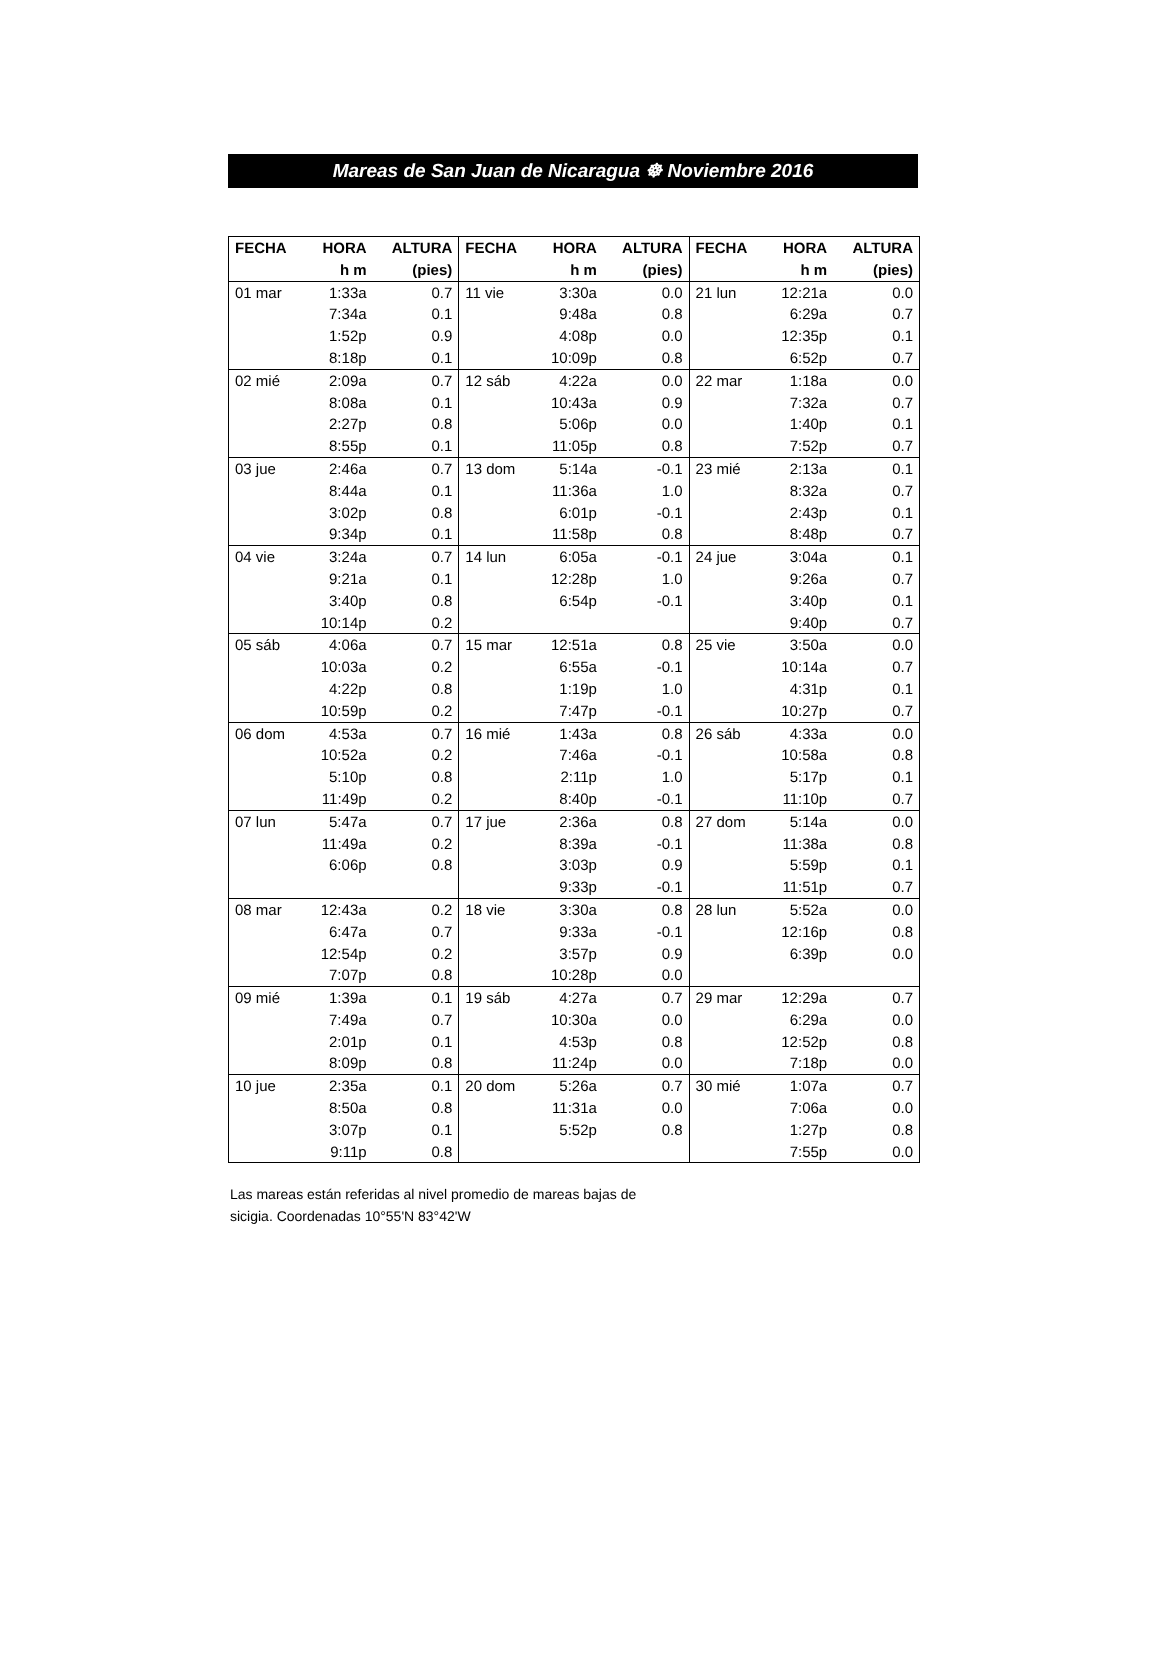Mareas de San Juan de Nicaragua ☸ Noviembre 2016
| FECHA | HORA | ALTURA | FECHA | HORA | ALTURA | FECHA | HORA | ALTURA |
| --- | --- | --- | --- | --- | --- | --- | --- | --- |
| | h m | (pies) | | h m | (pies) | | h m | (pies) |
| 01 mar | 1:33a | 0.7 | 11 vie | 3:30a | 0.0 | 21 lun | 12:21a | 0.0 |
| | 7:34a | 0.1 | | 9:48a | 0.8 | | 6:29a | 0.7 |
| | 1:52p | 0.9 | | 4:08p | 0.0 | | 12:35p | 0.1 |
| | 8:18p | 0.1 | | 10:09p | 0.8 | | 6:52p | 0.7 |
| 02 mié | 2:09a | 0.7 | 12 sáb | 4:22a | 0.0 | 22 mar | 1:18a | 0.0 |
| | 8:08a | 0.1 | | 10:43a | 0.9 | | 7:32a | 0.7 |
| | 2:27p | 0.8 | | 5:06p | 0.0 | | 1:40p | 0.1 |
| | 8:55p | 0.1 | | 11:05p | 0.8 | | 7:52p | 0.7 |
| 03 jue | 2:46a | 0.7 | 13 dom | 5:14a | -0.1 | 23 mié | 2:13a | 0.1 |
| | 8:44a | 0.1 | | 11:36a | 1.0 | | 8:32a | 0.7 |
| | 3:02p | 0.8 | | 6:01p | -0.1 | | 2:43p | 0.1 |
| | 9:34p | 0.1 | | 11:58p | 0.8 | | 8:48p | 0.7 |
| 04 vie | 3:24a | 0.7 | 14 lun | 6:05a | -0.1 | 24 jue | 3:04a | 0.1 |
| | 9:21a | 0.1 | | 12:28p | 1.0 | | 9:26a | 0.7 |
| | 3:40p | 0.8 | | 6:54p | -0.1 | | 3:40p | 0.1 |
| | 10:14p | 0.2 | | | | | 9:40p | 0.7 |
| 05 sáb | 4:06a | 0.7 | 15 mar | 12:51a | 0.8 | 25 vie | 3:50a | 0.0 |
| | 10:03a | 0.2 | | 6:55a | -0.1 | | 10:14a | 0.7 |
| | 4:22p | 0.8 | | 1:19p | 1.0 | | 4:31p | 0.1 |
| | 10:59p | 0.2 | | 7:47p | -0.1 | | 10:27p | 0.7 |
| 06 dom | 4:53a | 0.7 | 16 mié | 1:43a | 0.8 | 26 sáb | 4:33a | 0.0 |
| | 10:52a | 0.2 | | 7:46a | -0.1 | | 10:58a | 0.8 |
| | 5:10p | 0.8 | | 2:11p | 1.0 | | 5:17p | 0.1 |
| | 11:49p | 0.2 | | 8:40p | -0.1 | | 11:10p | 0.7 |
| 07 lun | 5:47a | 0.7 | 17 jue | 2:36a | 0.8 | 27 dom | 5:14a | 0.0 |
| | 11:49a | 0.2 | | 8:39a | -0.1 | | 11:38a | 0.8 |
| | 6:06p | 0.8 | | 3:03p | 0.9 | | 5:59p | 0.1 |
| | | | | 9:33p | -0.1 | | 11:51p | 0.7 |
| 08 mar | 12:43a | 0.2 | 18 vie | 3:30a | 0.8 | 28 lun | 5:52a | 0.0 |
| | 6:47a | 0.7 | | 9:33a | -0.1 | | 12:16p | 0.8 |
| | 12:54p | 0.2 | | 3:57p | 0.9 | | 6:39p | 0.0 |
| | 7:07p | 0.8 | | 10:28p | 0.0 | | | |
| 09 mié | 1:39a | 0.1 | 19 sáb | 4:27a | 0.7 | 29 mar | 12:29a | 0.7 |
| | 7:49a | 0.7 | | 10:30a | 0.0 | | 6:29a | 0.0 |
| | 2:01p | 0.1 | | 4:53p | 0.8 | | 12:52p | 0.8 |
| | 8:09p | 0.8 | | 11:24p | 0.0 | | 7:18p | 0.0 |
| 10 jue | 2:35a | 0.1 | 20 dom | 5:26a | 0.7 | 30 mié | 1:07a | 0.7 |
| | 8:50a | 0.8 | | 11:31a | 0.0 | | 7:06a | 0.0 |
| | 3:07p | 0.1 | | 5:52p | 0.8 | | 1:27p | 0.8 |
| | 9:11p | 0.8 | | | | | 7:55p | 0.0 |
Las mareas están referidas al nivel promedio de mareas bajas de sicigia. Coordenadas 10°55'N 83°42'W